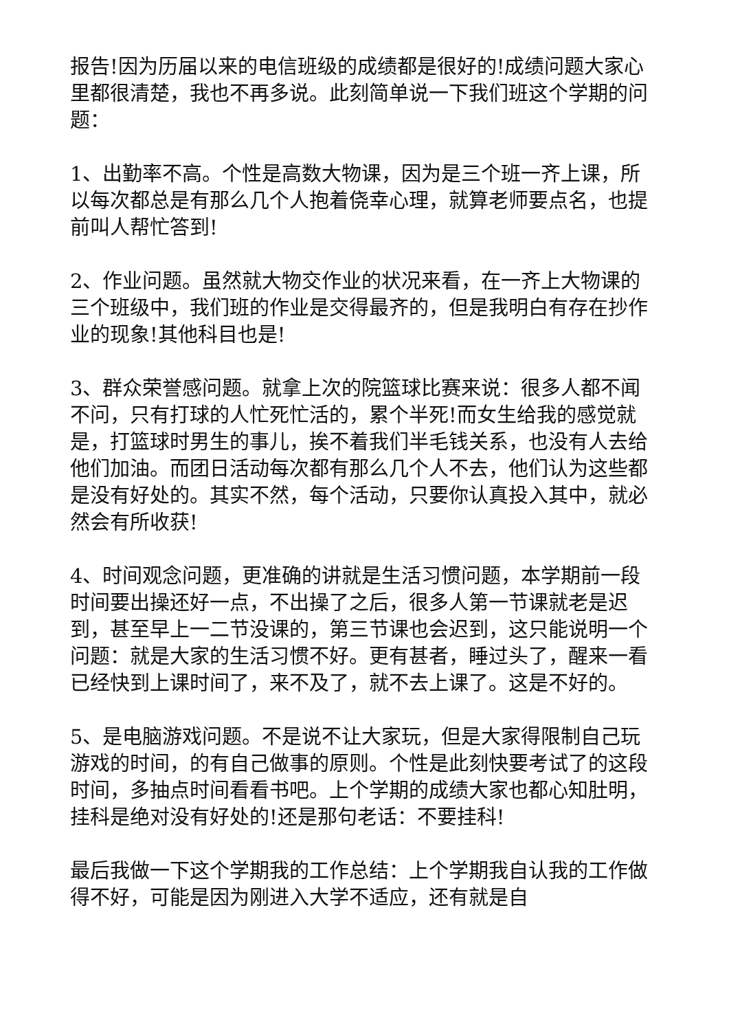报告!因为历届以来的电信班级的成绩都是很好的!成绩问题大家心里都很清楚，我也不再多说。此刻简单说一下我们班这个学期的问题：
1、出勤率不高。个性是高数大物课，因为是三个班一齐上课，所以每次都总是有那么几个人抱着侥幸心理，就算老师要点名，也提前叫人帮忙答到!
2、作业问题。虽然就大物交作业的状况来看，在一齐上大物课的三个班级中，我们班的作业是交得最齐的，但是我明白有存在抄作业的现象!其他科目也是!
3、群众荣誉感问题。就拿上次的院篮球比赛来说：很多人都不闻不问，只有打球的人忙死忙活的，累个半死!而女生给我的感觉就是，打篮球时男生的事儿，挨不着我们半毛钱关系，也没有人去给他们加油。而团日活动每次都有那么几个人不去，他们认为这些都是没有好处的。其实不然，每个活动，只要你认真投入其中，就必然会有所收获!
4、时间观念问题，更准确的讲就是生活习惯问题，本学期前一段时间要出操还好一点，不出操了之后，很多人第一节课就老是迟到，甚至早上一二节没课的，第三节课也会迟到，这只能说明一个问题：就是大家的生活习惯不好。更有甚者，睡过头了，醒来一看已经快到上课时间了，来不及了，就不去上课了。这是不好的。
5、是电脑游戏问题。不是说不让大家玩，但是大家得限制自己玩游戏的时间，的有自己做事的原则。个性是此刻快要考试了的这段时间，多抽点时间看看书吧。上个学期的成绩大家也都心知肚明，挂科是绝对没有好处的!还是那句老话：不要挂科!
最后我做一下这个学期我的工作总结：上个学期我自认我的工作做得不好，可能是因为刚进入大学不适应，还有就是自